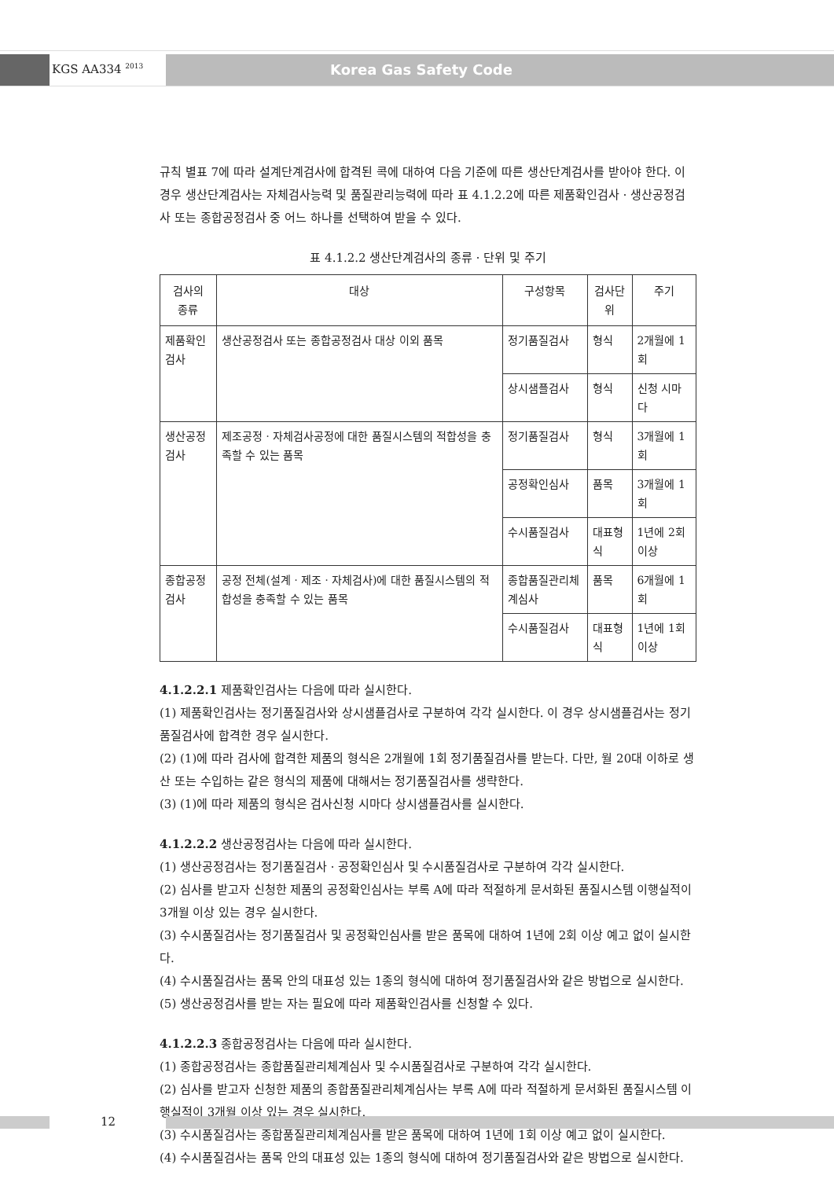KGS AA334 <sup>2013</sup> Korea Gas Safety Code
규칙 별표 7에 따라 설계단계검사에 합격된 콕에 대하여 다음 기준에 따른 생산단계검사를 받아야 한다. 이 경우 생산단계검사는 자체검사능력 및 품질관리능력에 따라 표 4.1.2.2에 따른 제품확인검사ㆍ생산공정검사 또는 종합공정검사 중 어느 하나를 선택하여 받을 수 있다.
표 4.1.2.2 생산단계검사의 종류ㆍ단위 및 주기
| 검사의 종류 | 대상 | 구성항목 | 검사단위 | 주기 |
| 제품확인검사 | 생산공정검사 또는 종합공정검사 대상 이외 품목 | 정기품질검사 | 형식 | 2개월에 1회 |
| | | 상시샘플검사 | 형식 | 신청 시마다 |
| 생산공정검사 | 제조공정ㆍ자체검사공정에 대한 품질시스템의 적합성을 충족할 수 있는 품목 | 정기품질검사 | 형식 | 3개월에 1회 |
| | | 공정확인심사 | 품목 | 3개월에 1회 |
| | | 수시품질검사 | 대표형식 | 1년에 2회 이상 |
| 종합공정검사 | 공정 전체(설계ㆍ제조ㆍ자체검사)에 대한 품질시스템의 적합성을 충족할 수 있는 품목 | 종합품질관리체계심사 | 품목 | 6개월에 1회 |
| | | 수시품질검사 | 대표형식 | 1년에 1회 이상 |
4.1.2.2.1 제품확인검사는 다음에 따라 실시한다.
(1) 제품확인검사는 정기품질검사와 상시샘플검사로 구분하여 각각 실시한다. 이 경우 상시샘플검사는 정기품질검사에 합격한 경우 실시한다.
(2) (1)에 따라 검사에 합격한 제품의 형식은 2개월에 1회 정기품질검사를 받는다. 다만, 월 20대 이하로 생산 또는 수입하는 같은 형식의 제품에 대해서는 정기품질검사를 생략한다.
(3) (1)에 따라 제품의 형식은 검사신청 시마다 상시샘플검사를 실시한다.
4.1.2.2.2 생산공정검사는 다음에 따라 실시한다.
(1) 생산공정검사는 정기품질검사ㆍ공정확인심사 및 수시품질검사로 구분하여 각각 실시한다.
(2) 심사를 받고자 신청한 제품의 공정확인심사는 부록 A에 따라 적절하게 문서화된 품질시스템 이행실적이 3개월 이상 있는 경우 실시한다.
(3) 수시품질검사는 정기품질검사 및 공정확인심사를 받은 품목에 대하여 1년에 2회 이상 예고 없이 실시한다.
(4) 수시품질검사는 품목 안의 대표성 있는 1종의 형식에 대하여 정기품질검사와 같은 방법으로 실시한다.
(5) 생산공정검사를 받는 자는 필요에 따라 제품확인검사를 신청할 수 있다.
4.1.2.2.3 종합공정검사는 다음에 따라 실시한다.
(1) 종합공정검사는 종합품질관리체계심사 및 수시품질검사로 구분하여 각각 실시한다.
(2) 심사를 받고자 신청한 제품의 종합품질관리체계심사는 부록 A에 따라 적절하게 문서화된 품질시스템 이행실적이 3개월 이상 있는 경우 실시한다.
(3) 수시품질검사는 종합품질관리체계심사를 받은 품목에 대하여 1년에 1회 이상 예고 없이 실시한다.
(4) 수시품질검사는 품목 안의 대표성 있는 1종의 형식에 대하여 정기품질검사와 같은 방법으로 실시한다.
12